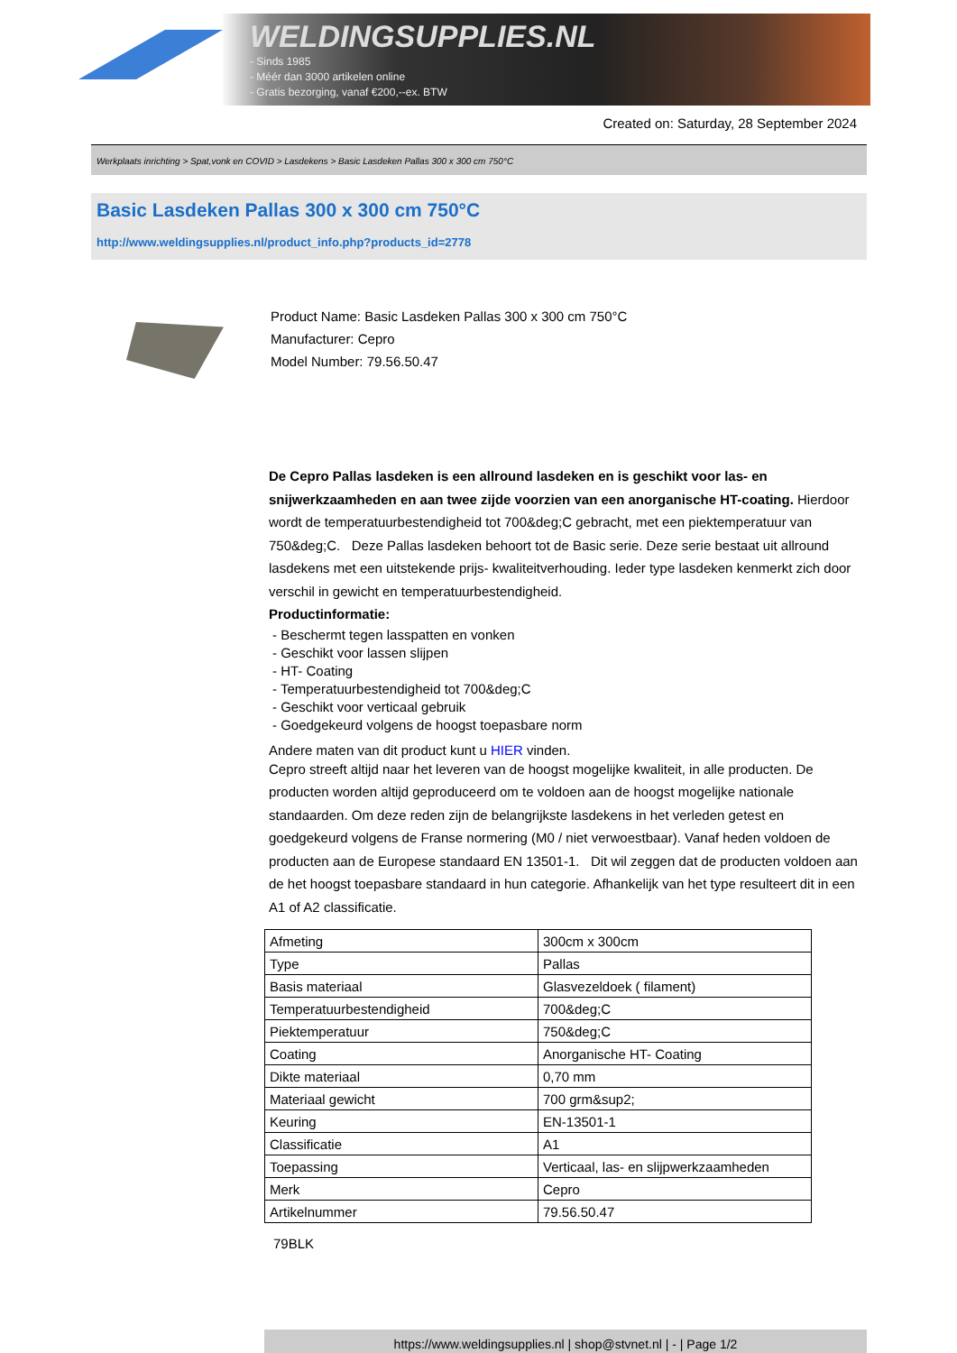WELDINGSUPPLIES.NL
- Sinds 1985
- Méér dan 3000 artikelen online
- Gratis bezorging, vanaf €200,--ex. BTW
Created on: Saturday, 28 September 2024
Werkplaats inrichting > Spat,vonk en COVID > Lasdekens > Basic Lasdeken Pallas 300 x 300 cm 750°C
Basic Lasdeken Pallas 300 x 300 cm 750°C
http://www.weldingsupplies.nl/product_info.php?products_id=2778
Product Name: Basic Lasdeken Pallas 300 x 300 cm 750°C
Manufacturer: Cepro
Model Number: 79.56.50.47
De Cepro Pallas lasdeken is een allround lasdeken en is geschikt voor las- en snijwerkzaamheden en aan twee zijde voorzien van een anorganische HT-coating. Hierdoor wordt de temperatuurbestendigheid tot 700&deg;C gebracht, met een piektemperatuur van 750&deg;C. Deze Pallas lasdeken behoort tot de Basic serie. Deze serie bestaat uit allround lasdekens met een uitstekende prijs- kwaliteitverhouding. Ieder type lasdeken kenmerkt zich door verschil in gewicht en temperatuurbestendigheid.
Productinformatie:
- Beschermt tegen lasspatten en vonken
- Geschikt voor lassen slijpen
- HT- Coating
- Temperatuurbestendigheid tot 700&deg;C
- Geschikt voor verticaal gebruik
- Goedgekeurd volgens de hoogst toepasbare norm
Andere maten van dit product kunt u HIER vinden.
Cepro streeft altijd naar het leveren van de hoogst mogelijke kwaliteit, in alle producten. De producten worden altijd geproduceerd om te voldoen aan de hoogst mogelijke nationale standaarden. Om deze reden zijn de belangrijkste lasdekens in het verleden getest en goedgekeurd volgens de Franse normering (M0 / niet verwoestbaar). Vanaf heden voldoen de producten aan de Europese standaard EN 13501-1. Dit wil zeggen dat de producten voldoen aan de het hoogst toepasbare standaard in hun categorie. Afhankelijk van het type resulteert dit in een A1 of A2 classificatie.
| Afmeting | 300cm x 300cm |
| Type | Pallas |
| Basis materiaal | Glasvezeldoek ( filament) |
| Temperatuurbestendigheid | 700&deg;C |
| Piektemperatuur | 750&deg;C |
| Coating | Anorganische HT- Coating |
| Dikte materiaal | 0,70 mm |
| Materiaal gewicht | 700 grm&sup2; |
| Keuring | EN-13501-1 |
| Classificatie | A1 |
| Toepassing | Verticaal, las- en slijpwerkzaamheden |
| Merk | Cepro |
| Artikelnummer | 79.56.50.47 |
79BLK
https://www.weldingsupplies.nl | shop@stvnet.nl | - | Page 1/2